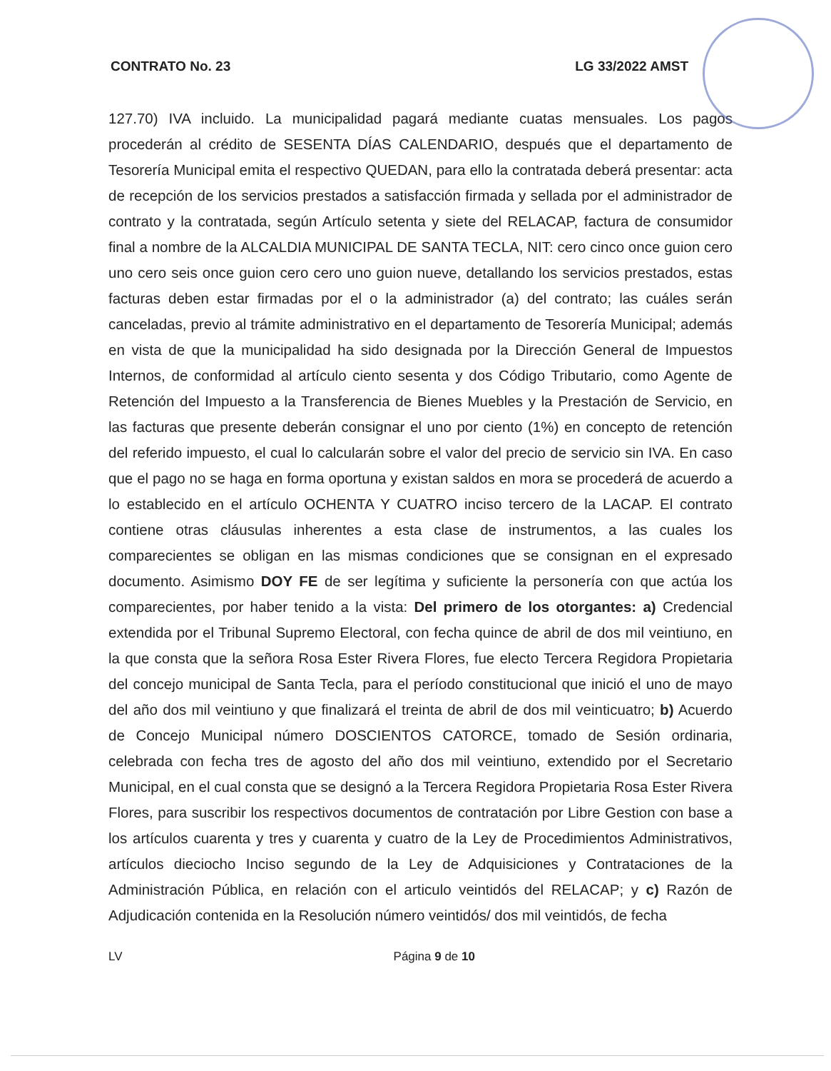CONTRATO No. 23 LG 33/2022 AMST
127.70) IVA incluido. La municipalidad pagará mediante cuatas mensuales. Los pagos procederán al crédito de SESENTA DÍAS CALENDARIO, después que el departamento de Tesorería Municipal emita el respectivo QUEDAN, para ello la contratada deberá presentar: acta de recepción de los servicios prestados a satisfacción firmada y sellada por el administrador de contrato y la contratada, según Artículo setenta y siete del RELACAP, factura de consumidor final a nombre de la ALCALDIA MUNICIPAL DE SANTA TECLA, NIT: cero cinco once guion cero uno cero seis once guion cero cero uno guion nueve, detallando los servicios prestados, estas facturas deben estar firmadas por el o la administrador (a) del contrato; las cuáles serán canceladas, previo al trámite administrativo en el departamento de Tesorería Municipal; además en vista de que la municipalidad ha sido designada por la Dirección General de Impuestos Internos, de conformidad al artículo ciento sesenta y dos Código Tributario, como Agente de Retención del Impuesto a la Transferencia de Bienes Muebles y la Prestación de Servicio, en las facturas que presente deberán consignar el uno por ciento (1%) en concepto de retención del referido impuesto, el cual lo calcularán sobre el valor del precio de servicio sin IVA. En caso que el pago no se haga en forma oportuna y existan saldos en mora se procederá de acuerdo a lo establecido en el artículo OCHENTA Y CUATRO inciso tercero de la LACAP. El contrato contiene otras cláusulas inherentes a esta clase de instrumentos, a las cuales los comparecientes se obligan en las mismas condiciones que se consignan en el expresado documento. Asimismo DOY FE de ser legítima y suficiente la personería con que actúa los comparecientes, por haber tenido a la vista: Del primero de los otorgantes: a) Credencial extendida por el Tribunal Supremo Electoral, con fecha quince de abril de dos mil veintiuno, en la que consta que la señora Rosa Ester Rivera Flores, fue electo Tercera Regidora Propietaria del concejo municipal de Santa Tecla, para el período constitucional que inició el uno de mayo del año dos mil veintiuno y que finalizará el treinta de abril de dos mil veinticuatro; b) Acuerdo de Concejo Municipal número DOSCIENTOS CATORCE, tomado de Sesión ordinaria, celebrada con fecha tres de agosto del año dos mil veintiuno, extendido por el Secretario Municipal, en el cual consta que se designó a la Tercera Regidora Propietaria Rosa Ester Rivera Flores, para suscribir los respectivos documentos de contratación por Libre Gestion con base a los artículos cuarenta y tres y cuarenta y cuatro de la Ley de Procedimientos Administrativos, artículos dieciocho Inciso segundo de la Ley de Adquisiciones y Contrataciones de la Administración Pública, en relación con el articulo veintidós del RELACAP; y c) Razón de Adjudicación contenida en la Resolución número veintidós/ dos mil veintidós, de fecha
LV Página 9 de 10